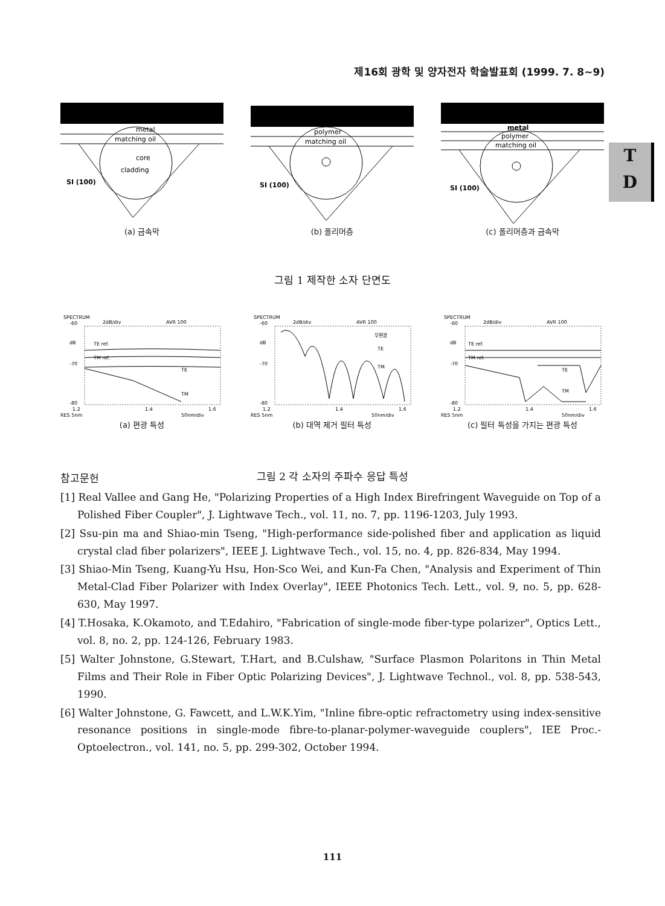제16회 광학 및 양자전자 학술발표회 (1999. 7. 8~9)
metal
matching oil
core
cladding
SI (100)
(a) 금속막
polymer
matching oil
SI (100)
(b) 폴리머층
metal
polymer
matching oil
SI (100)
(c) 폴리머층과 금속막
그림 1 제작한 소자 단면도
SPECTRUM
-60
2dB/div
AVR 100
dB
TE ref.
TM ref.
-70
-80
TE
TM
1.2
1.4
1.6
RES 5nm
50nm/div
(a) 편광 특성
SPECTRUM
-60
2dB/div
AVR 100
dB
-70
-80
무편광
TE
TM
1.2
1.4
1.6
RES 5nm
50nm/div
(b) 대역 제거 필터 특성
SPECTRUM
-60
2dB/div
AVR 100
dB
TE ref.
TM ref.
-70
-80
TE
TM
1.2
1.4
1.6
RES 5nm
50nm/div
(c) 필터 특성을 가지는 편광 특성
그림 2 각 소자의 주파수 응답 특성
T
D
참고문헌
[1] Real Vallee and Gang He, "Polarizing Properties of a High Index Birefringent Waveguide on Top of a Polished Fiber Coupler", J. Lightwave Tech., vol. 11, no. 7, pp. 1196-1203, July 1993.
[2] Ssu-pin ma and Shiao-min Tseng, "High-performance side-polished fiber and application as liquid crystal clad fiber polarizers", IEEE J. Lightwave Tech., vol. 15, no. 4, pp. 826-834, May 1994.
[3] Shiao-Min Tseng, Kuang-Yu Hsu, Hon-Sco Wei, and Kun-Fa Chen, "Analysis and Experiment of Thin Metal-Clad Fiber Polarizer with Index Overlay", IEEE Photonics Tech. Lett., vol. 9, no. 5, pp. 628-630, May 1997.
[4] T.Hosaka, K.Okamoto, and T.Edahiro, "Fabrication of single-mode fiber-type polarizer", Optics Lett., vol. 8, no. 2, pp. 124-126, February 1983.
[5] Walter Johnstone, G.Stewart, T.Hart, and B.Culshaw, "Surface Plasmon Polaritons in Thin Metal Films and Their Role in Fiber Optic Polarizing Devices", J. Lightwave Technol., vol. 8, pp. 538-543, 1990.
[6] Walter Johnstone, G. Fawcett, and L.W.K.Yim, "Inline fibre-optic refractometry using index-sensitive resonance positions in single-mode fibre-to-planar-polymer-waveguide couplers", IEE Proc.-Optoelectron., vol. 141, no. 5, pp. 299-302, October 1994.
111